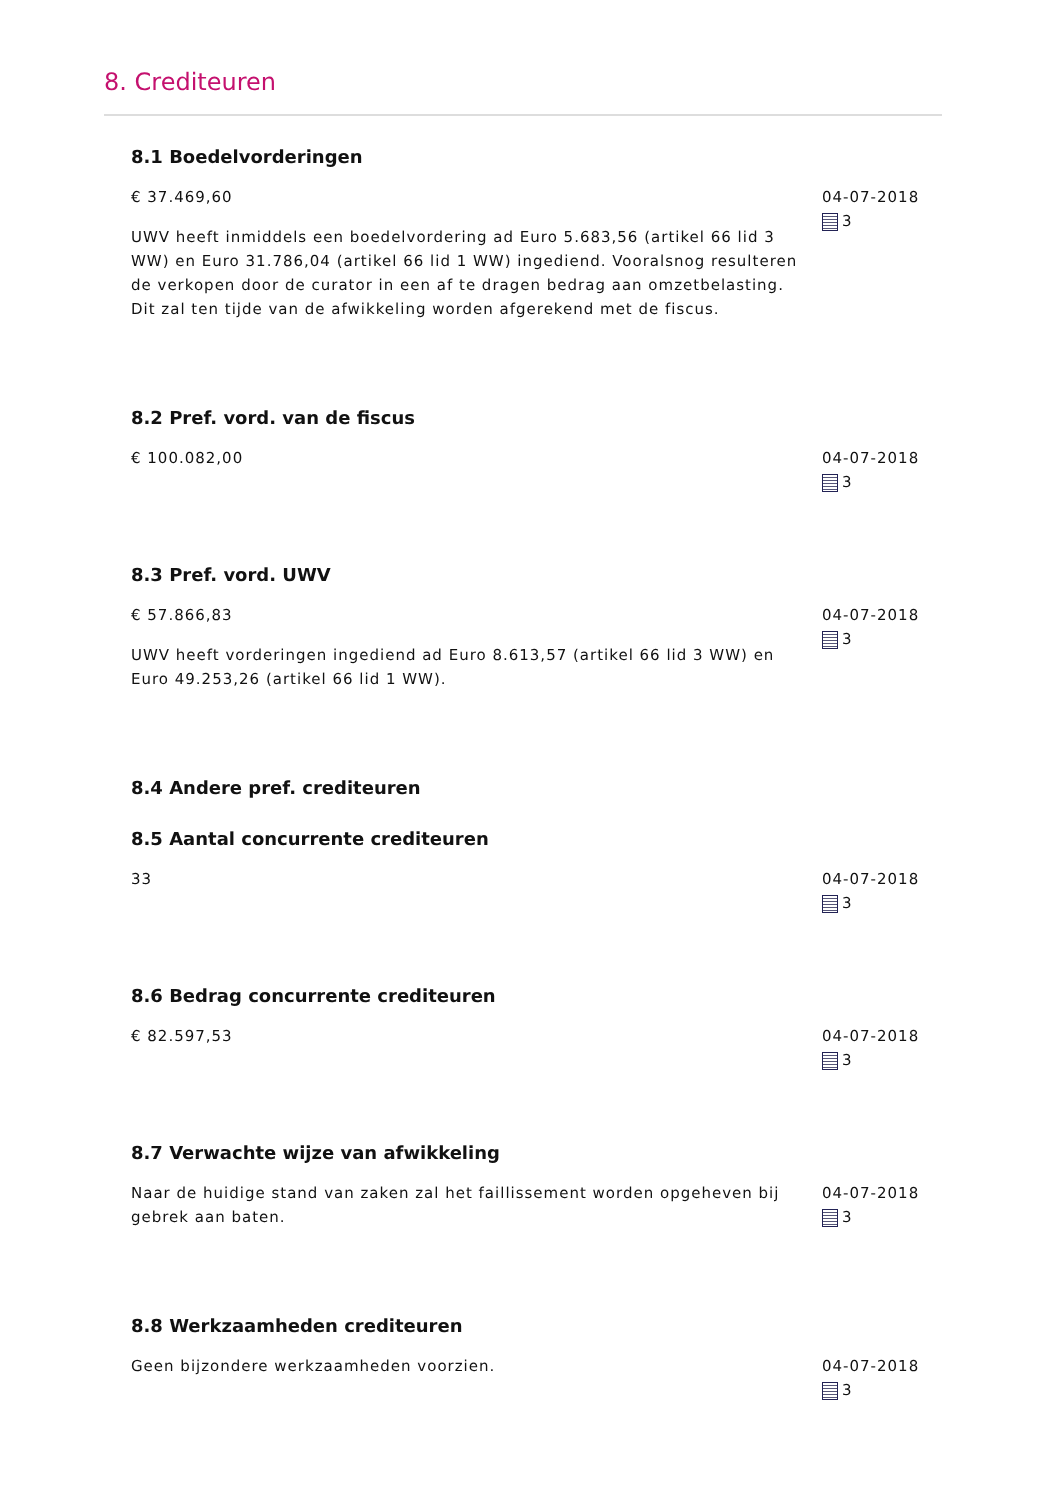8. Crediteuren
8.1 Boedelvorderingen
€ 37.469,60
UWV heeft inmiddels een boedelvordering ad Euro 5.683,56 (artikel 66 lid 3 WW) en Euro 31.786,04 (artikel 66 lid 1 WW) ingediend. Vooralsnog resulteren de verkopen door de curator in een af te dragen bedrag aan omzetbelasting. Dit zal ten tijde van de afwikkeling worden afgerekend met de fiscus.
04-07-2018
3
8.2 Pref. vord. van de fiscus
€ 100.082,00 04-07-2018
3
8.3 Pref. vord. UWV
€ 57.866,83
UWV heeft vorderingen ingediend ad Euro 8.613,57 (artikel 66 lid 3 WW) en Euro 49.253,26 (artikel 66 lid 1 WW).
04-07-2018
3
8.4 Andere pref. crediteuren
8.5 Aantal concurrente crediteuren
33 04-07-2018
3
8.6 Bedrag concurrente crediteuren
€ 82.597,53 04-07-2018
3
8.7 Verwachte wijze van afwikkeling
Naar de huidige stand van zaken zal het faillissement worden opgeheven bij gebrek aan baten.
04-07-2018
3
8.8 Werkzaamheden crediteuren
Geen bijzondere werkzaamheden voorzien. 04-07-2018
3